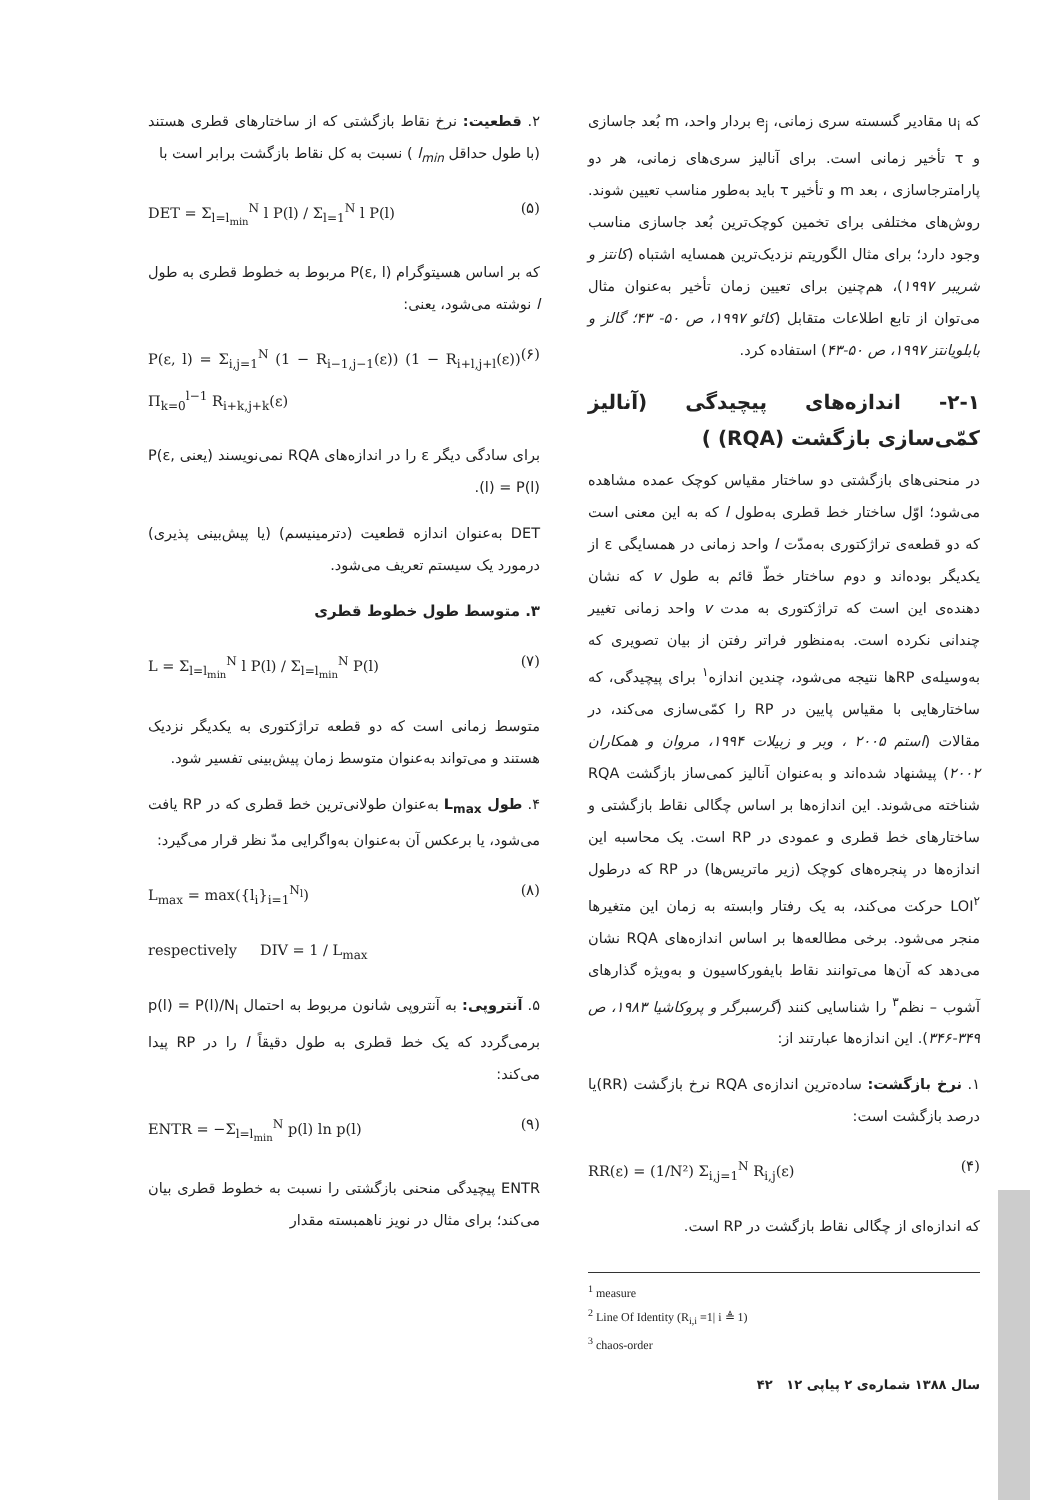که u<sub>i</sub> مقادیر گسسته سری زمانی، e<sub>j</sub> بردار واحد، m بُعد جاسازی و τ تأخیر زمانی است. برای آنالیز سری‌های زمانی، هر دو پارامترجاسازی ، بعد m و تأخیر τ باید به‌طور مناسب تعیین شوند. روش‌های مختلفی برای تخمین کوچک‌ترین بُعد جاسازی مناسب وجود دارد؛ برای مثال الگوریتم نزدیک‌ترین همسایه اشتباه (کانتز و شریبر ۱۹۹۷)، هم‌چنین برای تعیین زمان تأخیر به‌عنوان مثال می‌توان از تابع اطلاعات متقابل (کائو ۱۹۹۷، ص ۵۰- ۴۳؛ گالز و بابلویانتز ۱۹۹۷، ص ۵۰-۴۳) استفاده کرد.
۲-۱- اندازه‌های پیچیدگی (آنالیز کمّی‌سازی بازگشت (RQA) )
در منحنی‌های بازگشتی دو ساختار مقیاس کوچک عمده مشاهده می‌شود؛ اوّل ساختار خط قطری به‌طول l که به این معنی است که دو قطعه‌ی تراژکتوری به‌مدّت l واحد زمانی در همسایگی ε از یکدیگر بوده‌اند و دوم ساختار خطّ قائم به طول v که نشان دهنده‌ی این است که تراژکتوری به مدت v واحد زمانی تغییر چندانی نکرده است. به‌منظور فراتر رفتن از بیان تصویری که به‌وسیله‌ی RPها نتیجه می‌شود، چندین اندازه<sup>۱</sup> برای پیچیدگی، که ساختارهایی با مقیاس پایین در RP را کمّی‌سازی می‌کند، در مقالات (استم ۲۰۰۵ ، وبر و زبیلات ۱۹۹۴، مروان و همکاران ۲۰۰۲) پیشنهاد شده‌اند و به‌عنوان آنالیز کمی‌ساز بازگشت RQA شناخته می‌شوند. این اندازه‌ها بر اساس چگالی نقاط بازگشتی و ساختارهای خط قطری و عمودی در RP است. یک محاسبه این اندازه‌ها در پنجره‌های کوچک (زیر ماتریس‌ها) در RP که درطول LOI<sup>۲</sup> حرکت می‌کند، به یک رفتار وابسته به زمان این متغیرها منجر می‌شود. برخی مطالعه‌ها بر اساس اندازه‌های RQA نشان می‌دهد که آن‌ها می‌توانند نقاط بایفورکاسیون و به‌ویژه گذارهای آشوب – نظم<sup>۳</sup> را شناسایی کنند (گرسبرگر و پروکاشیا ۱۹۸۳، ص ۳۴۹-۳۴۶). این اندازه‌ها عبارتند از:
۱. نرخ بازگشت: ساده‌ترین اندازه‌ی RQA نرخ بازگشت (RR)یا درصد بازگشت است:
RR(ε) = (1/N²) Σ<sub>i,j=1</sub><sup>N</sup> R<sub>i,j</sub>(ε) (۴)
که اندازه‌ای از چگالی نقاط بازگشت در RP است.
<sup>1</sup> measure
<sup>2</sup> Line Of Identity (R<sub>i,i</sub> ≡1| i ≜ 1)
<sup>3</sup> chaos-order
سال ۱۳۸۸ شماره‌ی ۲ پیاپی ۱۲ ۴۲
۲. قطعیت: نرخ نقاط بازگشتی که از ساختارهای قطری هستند (با طول حداقل l<sub>min</sub> ) نسبت به کل نقاط بازگشت برابر است با
DET = Σ<sub>l=l<sub>min</sub></sub><sup>N</sup> l P(l) / Σ<sub>l=1</sub><sup>N</sup> l P(l) (۵)
که بر اساس هسیتوگرام P(ε, l) مربوط به خطوط قطری به طول l نوشته می‌شود، یعنی:
P(ε, l) = Σ<sub>i,j=1</sub><sup>N</sup> (1 − R<sub>i−1,j−1</sub>(ε)) (1 − R<sub>i+l,j+l</sub>(ε)) Π<sub>k=0</sub><sup>l−1</sup> R<sub>i+k,j+k</sub>(ε) (۶)
برای سادگی دیگر ε را در اندازه‌های RQA نمی‌نویسند (یعنی P(ε, l) = P(l)).
DET به‌عنوان اندازه قطعیت (دترمینیسم) (یا پیش‌بینی پذیری) درمورد یک سیستم تعریف می‌شود.
۳. متوسط طول خطوط قطری
L = Σ<sub>l=l<sub>min</sub></sub><sup>N</sup> l P(l) / Σ<sub>l=l<sub>min</sub></sub><sup>N</sup> P(l) (۷)
متوسط زمانی است که دو قطعه تراژکتوری به یکدیگر نزدیک هستند و می‌تواند به‌عنوان متوسط زمان پیش‌بینی تفسیر شود.
۴. طول L<sub>max</sub> به‌عنوان طولانی‌ترین خط قطری که در RP یافت می‌شود، یا برعکس آن به‌عنوان به‌واگرایی مدّ نظر قرار می‌گیرد:
L<sub>max</sub> = max({l<sub>i</sub>}<sub>i=1</sub><sup>N<sub>l</sub></sup>) (۸)
respectively DIV = 1 / L<sub>max</sub>
۵. آنتروپی: به آنتروپی شانون مربوط به احتمال p(l) = P(l)/N<sub>l</sub> برمی‌گردد که یک خط قطری به طول دقیقاً l را در RP پیدا می‌کند:
ENTR = −Σ<sub>l=l<sub>min</sub></sub><sup>N</sup> p(l) ln p(l) (۹)
ENTR پیچیدگی منحنی بازگشتی را نسبت به خطوط قطری بیان می‌کند؛ برای مثال در نویز ناهمبسته مقدار